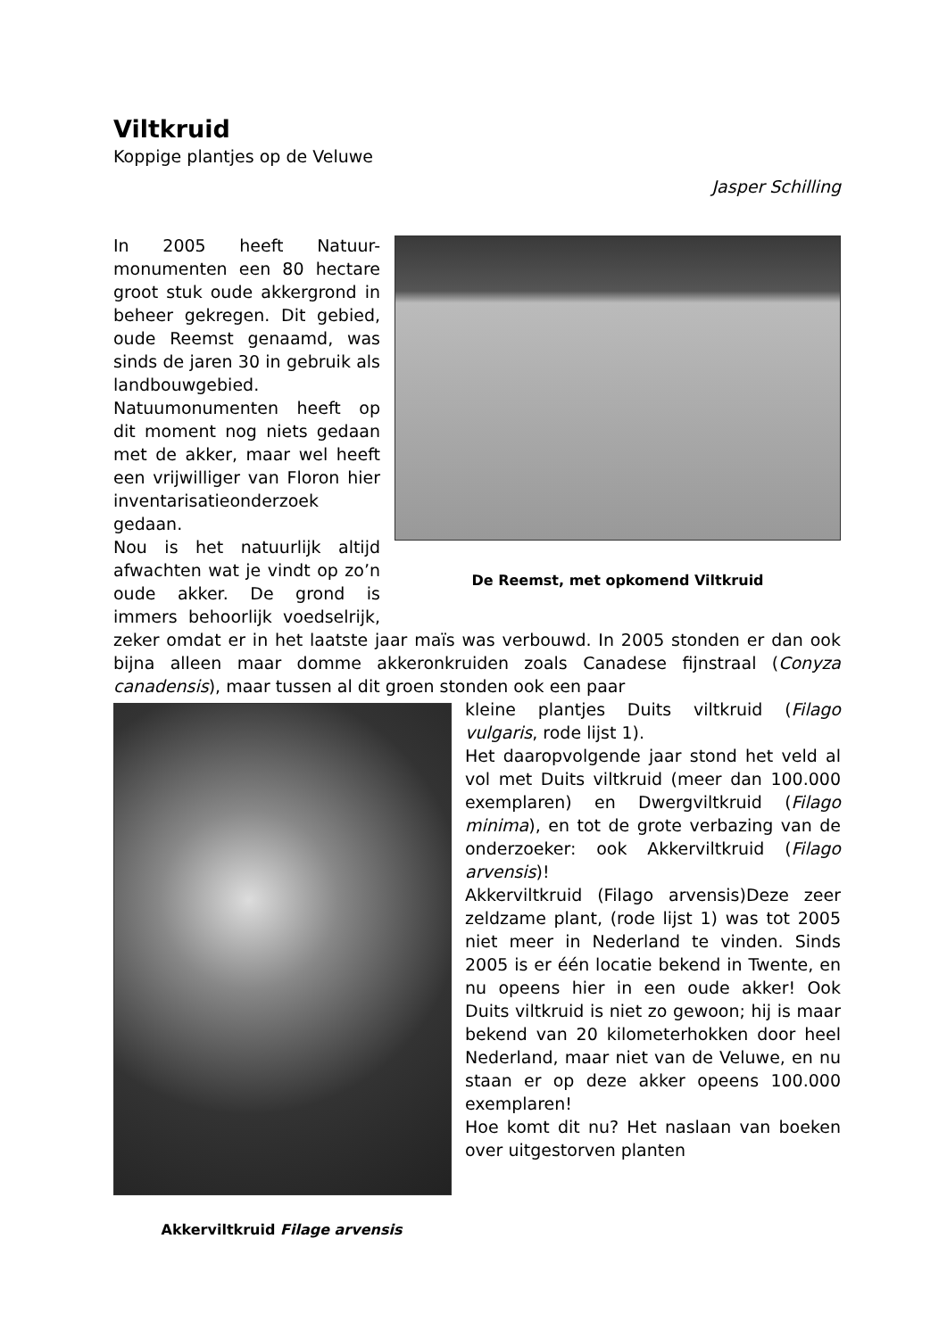Viltkruid
Koppige plantjes op de Veluwe
Jasper Schilling
De Reemst, met opkomend Viltkruid
In 2005 heeft Natuur-monumenten een 80 hectare groot stuk oude akkergrond in beheer gekregen. Dit gebied, oude Reemst genaamd, was sinds de jaren 30 in gebruik als landbouwgebied. Natuumonumenten heeft op dit moment nog niets gedaan met de akker, maar wel heeft een vrijwilliger van Floron hier inventarisatieonderzoek gedaan.
Nou is het natuurlijk altijd afwachten wat je vindt op zo’n oude akker. De grond is immers behoorlijk voedselrijk, zeker omdat er in het laatste jaar maïs was verbouwd. In 2005 stonden er dan ook bijna alleen maar domme akkeronkruiden zoals Canadese fijnstraal (Conyza canadensis), maar tussen al dit groen stonden ook een paar
Akkerviltkruid Filage arvensis
kleine plantjes Duits viltkruid (Filago vulgaris, rode lijst 1).
Het daaropvolgende jaar stond het veld al vol met Duits viltkruid (meer dan 100.000 exemplaren) en Dwergviltkruid (Filago minima), en tot de grote verbazing van de onderzoeker: ook Akkerviltkruid (Filago arvensis)!
Akkerviltkruid (Filago arvensis)Deze zeer zeldzame plant, (rode lijst 1) was tot 2005 niet meer in Nederland te vinden. Sinds 2005 is er één locatie bekend in Twente, en nu opeens hier in een oude akker! Ook Duits viltkruid is niet zo gewoon; hij is maar bekend van 20 kilometerhokken door heel Nederland, maar niet van de Veluwe, en nu staan er op deze akker opeens 100.000 exemplaren!
Hoe komt dit nu? Het naslaan van boeken over uitgestorven planten